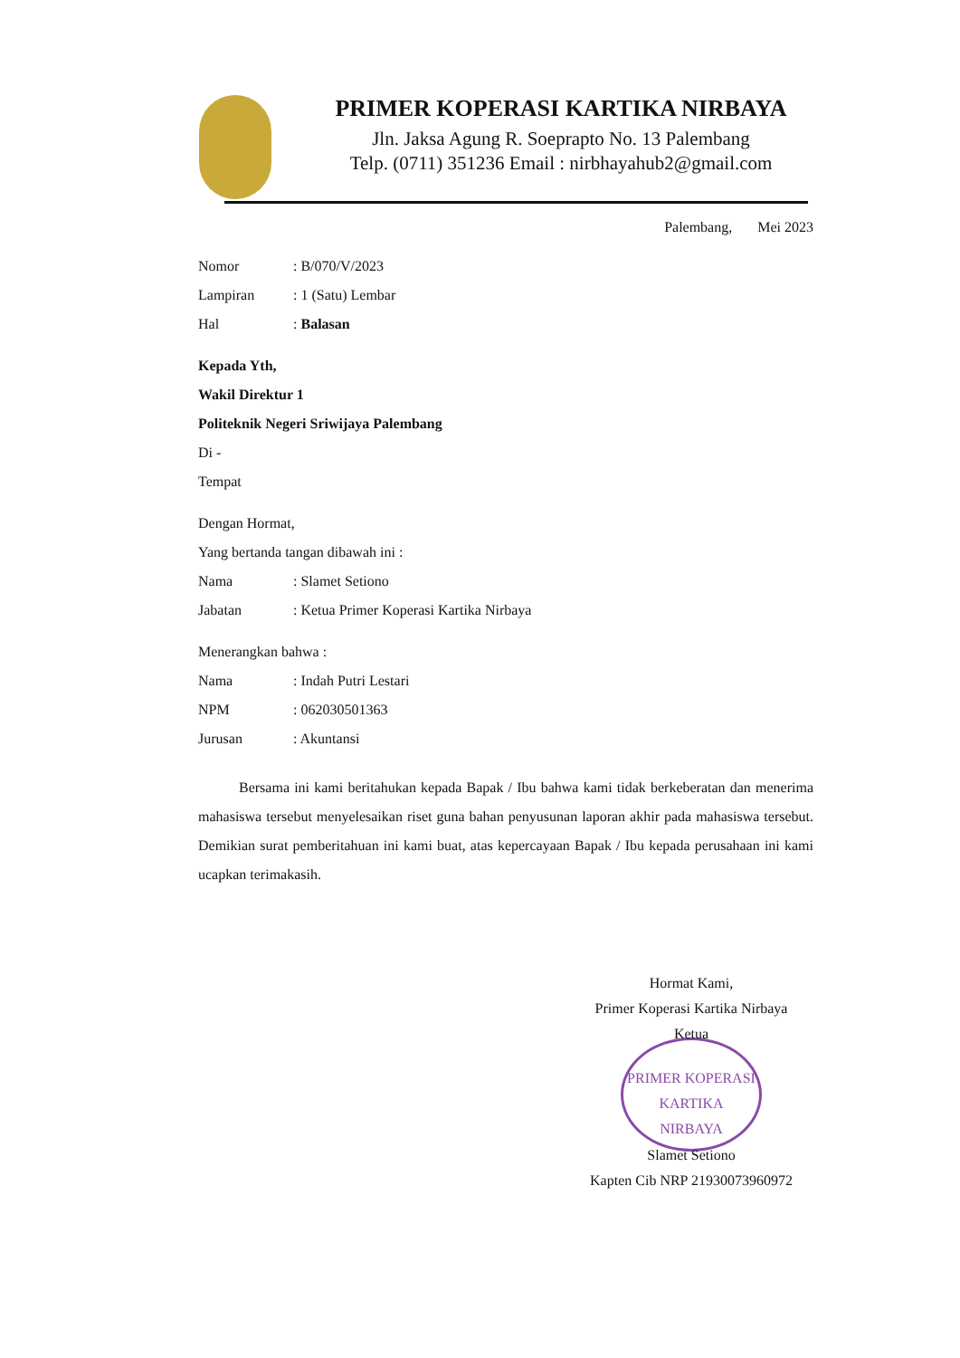PRIMER KOPERASI KARTIKA NIRBAYA
Jln. Jaksa Agung R. Soeprapto No. 13 Palembang
Telp. (0711) 351236 Email : nirbhayahub2@gmail.com
Palembang, Mei 2023
Nomor: B/070/V/2023
Lampiran: 1 (Satu) Lembar
Hal: Balasan
Kepada Yth,
Wakil Direktur 1
Politeknik Negeri Sriwijaya Palembang
Di -
Tempat
Dengan Hormat,
Yang bertanda tangan dibawah ini :
Nama: Slamet Setiono
Jabatan: Ketua Primer Koperasi Kartika Nirbaya
Menerangkan bahwa :
Nama: Indah Putri Lestari
NPM: 062030501363
Jurusan: Akuntansi
Bersama ini kami beritahukan kepada Bapak / Ibu bahwa kami tidak berkeberatan dan menerima mahasiswa tersebut menyelesaikan riset guna bahan penyusunan laporan akhir pada mahasiswa tersebut. Demikian surat pemberitahuan ini kami buat, atas kepercayaan Bapak / Ibu kepada perusahaan ini kami ucapkan terimakasih.
Hormat Kami,
Primer Koperasi Kartika Nirbaya
Ketua
PRIMER KOPERASI KARTIKA
NIRBAYA
Slamet Setiono
Kapten Cib NRP 21930073960972